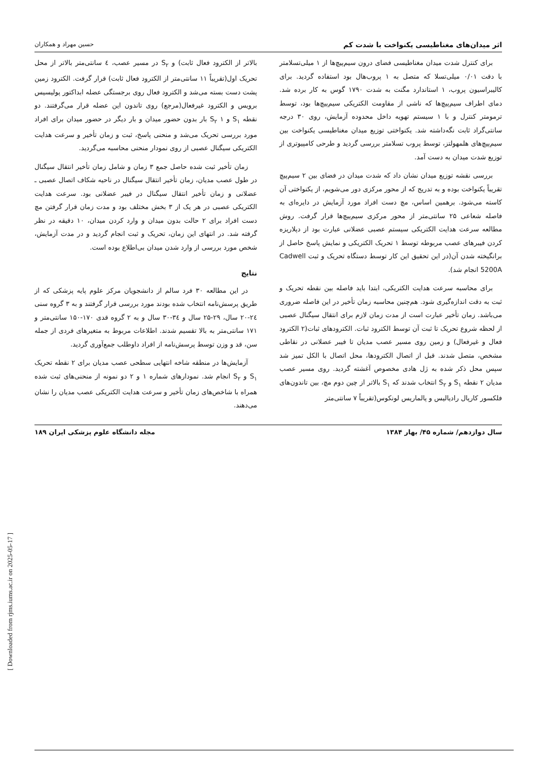اثر میدان‌های مغناطیسی یکنواخت با شدت کم حسین مهراد و همکاران
برای کنترل شدت میدان مغناطیسی فضای درون سیم‌پیچ‌ها از ۱ میلی‌تسلامتر با دقت ۰/۰۱ میلی‌تسلا که متصل به ۱ پروب‌هال بود استفاده گردید. برای کالیبراسیون پروب، ۱ استاندارد مگنت به شدت ۱۷۹۰ گوس به کار برده شد. دمای اطراف سیم‌پیچ‌ها که ناشی از مقاومت الکتریکی سیم‌پیچ‌ها بود، توسط ترمومتر کنترل و با ۱ سیستم تهویه داخل محدوده آزمایش، روی ۳۰ درجه سانتی‌گراد ثابت نگه‌داشته شد. یکنواختی توزیع میدان مغناطیسی یکنواخت بین سیم‌پیچ‌های هلمهولتز، توسط پروب تسلامتر بررسی گردید و طرحی کامپیوتری از توزیع شدت میدان به دست آمد.
بررسی نقشه توزیع میدان نشان داد که شدت میدان در فضای بین ۲ سیم‌پیچ تقریباً یکنواخت بوده و به تدریج که از محور مرکزی دور می‌شویم، از یکنواختی آن کاسته می‌شود. برهمین اساس، مچ دست افراد مورد آزمایش در دایره‌ای به فاصله شعاعی ۲۵ سانتی‌متر از محور مرکزی سیم‌پیچ‌ها قرار گرفت. روش مطالعه سرعت هدایت الکتریکی سیستم عصبی عضلانی عبارت بود از دپلاریزه کردن فیبرهای عصب مربوطه توسط ۱ تحریک الکتریکی و نمایش پاسخ حاصل از برانگیخته شدن آن(در این تحقیق این کار توسط دستگاه تحریک و ثبت Cadwell 5200A انجام شد).
برای محاسبه سرعت هدایت الکتریکی، ابتدا باید فاصله بین نقطه تحریک و ثبت به دقت اندازه‌گیری شود. هم‌چنین محاسبه زمان تأخیر در این فاصله ضروری می‌باشد. زمان تأخیر عبارت است از مدت زمان لازم برای انتقال سیگنال عصبی از لحظه شروع تحریک تا ثبت آن توسط الکترود ثبات. الکترودهای ثبات(۲ الکترود فعال و غیرفعال) و زمین روی مسیر عصب مدیان تا فیبر عضلانی در نقاطی مشخص، متصل شدند. قبل از اتصال الکترودها، محل اتصال با الکل تمیز شد سپس محل ذکر شده به ژل هادی مخصوص آغشته گردید. روی مسیر عصب مدیان ۲ نقطه S<sub>۱</sub> و S<sub>۲</sub> انتخاب شدند که S<sub>۱</sub> بالاتر از چین دوم مچ، بین تاندون‌های فلکسور کارپال رادیالیس و پالماریس لونکوس(تقریباً ۷ سانتی‌متر
بالاتر از الکترود فعال ثابت) و S<sub>۲</sub> در مسیر عصب، ٤ سانتی‌متر بالاتر از محل تحریک اول(تقریباً ۱۱ سانتی‌متر از الکترود فعال ثابت) قرار گرفت. الکترود زمین پشت دست بسته می‌شد و الکترود فعال روی برجستگی عضله ابداکتور پولیسیس برویس و الکترود غیرفعال(مرجع) روی تاندون این عضله قرار می‌گرفتند. دو نقطه S<sub>۱</sub> و S<sub>۲</sub> ۱ بار بدون حضور میدان و بار دیگر در حضور میدان برای افراد مورد بررسی تحریک می‌شد و منحنی پاسخ، ثبت و زمان تأخیر و سرعت هدایت الکتریکی سیگنال عصبی از روی نمودار منحنی محاسبه می‌گردید.
زمان تأخیر ثبت شده حاصل جمع ۳ زمان و شامل زمان تأخیر انتقال سیگنال در طول عصب مدیان، زمان تأخیر انتقال سیگنال در ناحیه شکاف اتصال عصبی ـ عضلانی و زمان تأخیر انتقال سیگنال در فیبر عضلانی بود. سرعت هدایت الکتریکی عصبی در هر یک از ۳ بخش مختلف بود و مدت زمان قرار گرفتن مچ دست افراد برای ۲ حالت بدون میدان و وارد کردن میدان، ۱۰ دقیقه در نظر گرفته شد. در انتهای این زمان، تحریک و ثبت انجام گردید و در مدت آزمایش، شخص مورد بررسی از وارد شدن میدان بی‌اطلاع بوده است.
نتایج
در این مطالعه ۳۰ فرد سالم از دانشجویان مرکز علوم پایه پزشکی که از طریق پرسش‌نامه انتخاب شده بودند مورد بررسی قرار گرفتند و به ۳ گروه سنی ۲٤-۲۰ سال، ۲۹-۲۵ سال و ۳٤-۳۰ سال و به ۲ گروه قدی ۱۷۰-۱۵۰ سانتی‌متر و ۱۷۱ سانتی‌متر به بالا تقسیم شدند. اطلاعات مربوط به متغیرهای فردی از جمله سن، قد و وزن توسط پرسش‌نامه از افراد داوطلب جمع‌آوری گردید.
آزمایش‌ها در منطقه شاخه انتهایی سطحی عصب مدیان برای ۲ نقطه تحریک S<sub>۱</sub> و S<sub>۲</sub> انجام شد. نمودارهای شماره ۱ و ۲ دو نمونه از منحنی‌های ثبت شده همراه با شاخص‌های زمان تأخیر و سرعت هدایت الکتریکی عصب مدیان را نشان می‌دهند.
سال دوازدهم/ شماره ۴۵/ بهار ۱۳۸۴ مجله دانشگاه علوم پزشکی ایران ۱۸۹
[ Downloaded from rjms.iums.ac.ir on 2025-05-17 ]